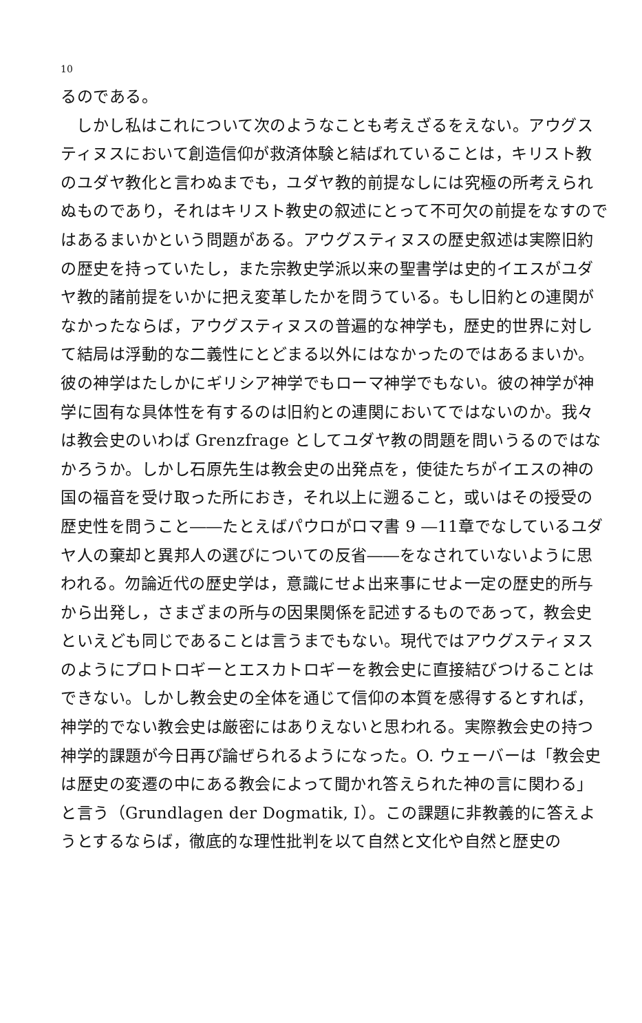10
るのである。
しかし私はこれについて次のようなことも考えざるをえない。アウグスティヌスにおいて創造信仰が救済体験と結ばれていることは，キリスト教のユダヤ教化と言わぬまでも，ユダヤ教的前提なしには究極の所考えられぬものであり，それはキリスト教史の叙述にとって不可欠の前提をなすのではあるまいかという問題がある。アウグスティヌスの歴史叙述は実際旧約の歴史を持っていたし，また宗教史学派以来の聖書学は史的イエスがユダヤ教的諸前提をいかに把え変革したかを問うている。もし旧約との連関がなかったならば，アウグスティヌスの普遍的な神学も，歴史的世界に対して結局は浮動的な二義性にとどまる以外にはなかったのではあるまいか。彼の神学はたしかにギリシア神学でもローマ神学でもない。彼の神学が神学に固有な具体性を有するのは旧約との連関においてではないのか。我々は教会史のいわば Grenzfrage としてユダヤ教の問題を問いうるのではなかろうか。しかし石原先生は教会史の出発点を，使徒たちがイエスの神の国の福音を受け取った所におき，それ以上に遡ること，或いはその授受の歴史性を問うこと――たとえばパウロがロマ書 9 ―11章でなしているユダヤ人の棄却と異邦人の選びについての反省――をなされていないように思われる。勿論近代の歴史学は，意識にせよ出来事にせよ一定の歴史的所与から出発し，さまざまの所与の因果関係を記述するものであって，教会史といえども同じであることは言うまでもない。現代ではアウグスティヌスのようにプロトロギーとエスカトロギーを教会史に直接結びつけることはできない。しかし教会史の全体を通じて信仰の本質を感得するとすれば，神学的でない教会史は厳密にはありえないと思われる。実際教会史の持つ神学的課題が今日再び論ぜられるようになった。O. ウェーバーは「教会史は歴史の変遷の中にある教会によって聞かれ答えられた神の言に関わる」と言う（Grundlagen der Dogmatik, I）。この課題に非教義的に答えようとするならば，徹底的な理性批判を以て自然と文化や自然と歴史の